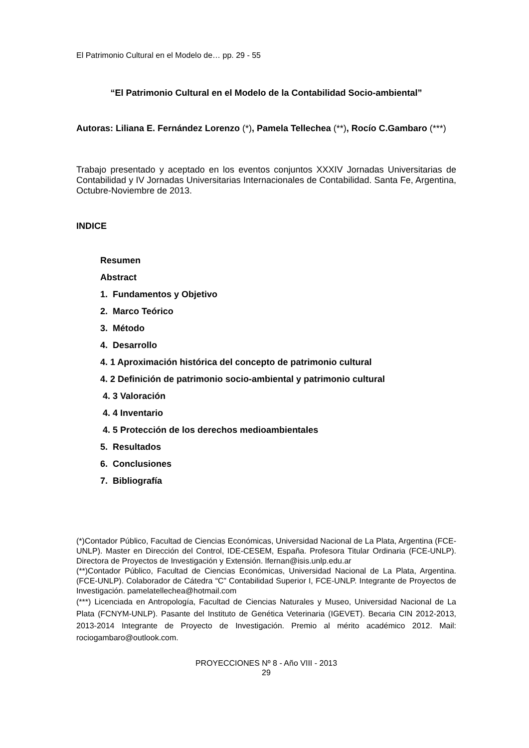El Patrimonio Cultural en el Modelo de… pp. 29 - 55
“El Patrimonio Cultural en el Modelo de la Contabilidad Socio-ambiental”
Autoras: Liliana E. Fernández Lorenzo (*), Pamela Tellechea (**), Rocío C.Gambaro (***)
Trabajo presentado y aceptado en los eventos conjuntos XXXIV Jornadas Universitarias de Contabilidad y IV Jornadas Universitarias Internacionales de Contabilidad. Santa Fe, Argentina, Octubre-Noviembre de 2013.
INDICE
Resumen
Abstract
1. Fundamentos y Objetivo
2. Marco Teórico
3. Método
4. Desarrollo
4. 1 Aproximación histórica del concepto de patrimonio cultural
4. 2 Definición de patrimonio socio-ambiental y patrimonio cultural
4. 3 Valoración
4. 4 Inventario
4. 5 Protección de los derechos medioambientales
5. Resultados
6. Conclusiones
7. Bibliografía
(*)Contador Público, Facultad de Ciencias Económicas, Universidad Nacional de La Plata, Argentina (FCE-UNLP). Master en Dirección del Control, IDE-CESEM, España. Profesora Titular Ordinaria (FCE-UNLP). Directora de Proyectos de Investigación y Extensión. lfernan@isis.unlp.edu.ar
(**)Contador Público, Facultad de Ciencias Económicas, Universidad Nacional de La Plata, Argentina. (FCE-UNLP). Colaborador de Cátedra “C” Contabilidad Superior I, FCE-UNLP. Integrante de Proyectos de Investigación. pamelatellechea@hotmail.com
(***) Licenciada en Antropología, Facultad de Ciencias Naturales y Museo, Universidad Nacional de La Plata (FCNYM-UNLP). Pasante del Instituto de Genética Veterinaria (IGEVET). Becaria CIN 2012-2013, 2013-2014 Integrante de Proyecto de Investigación. Premio al mérito académico 2012. Mail: rociogambaro@outlook.com.
PROYECCIONES Nº 8 - Año VIII - 2013
29